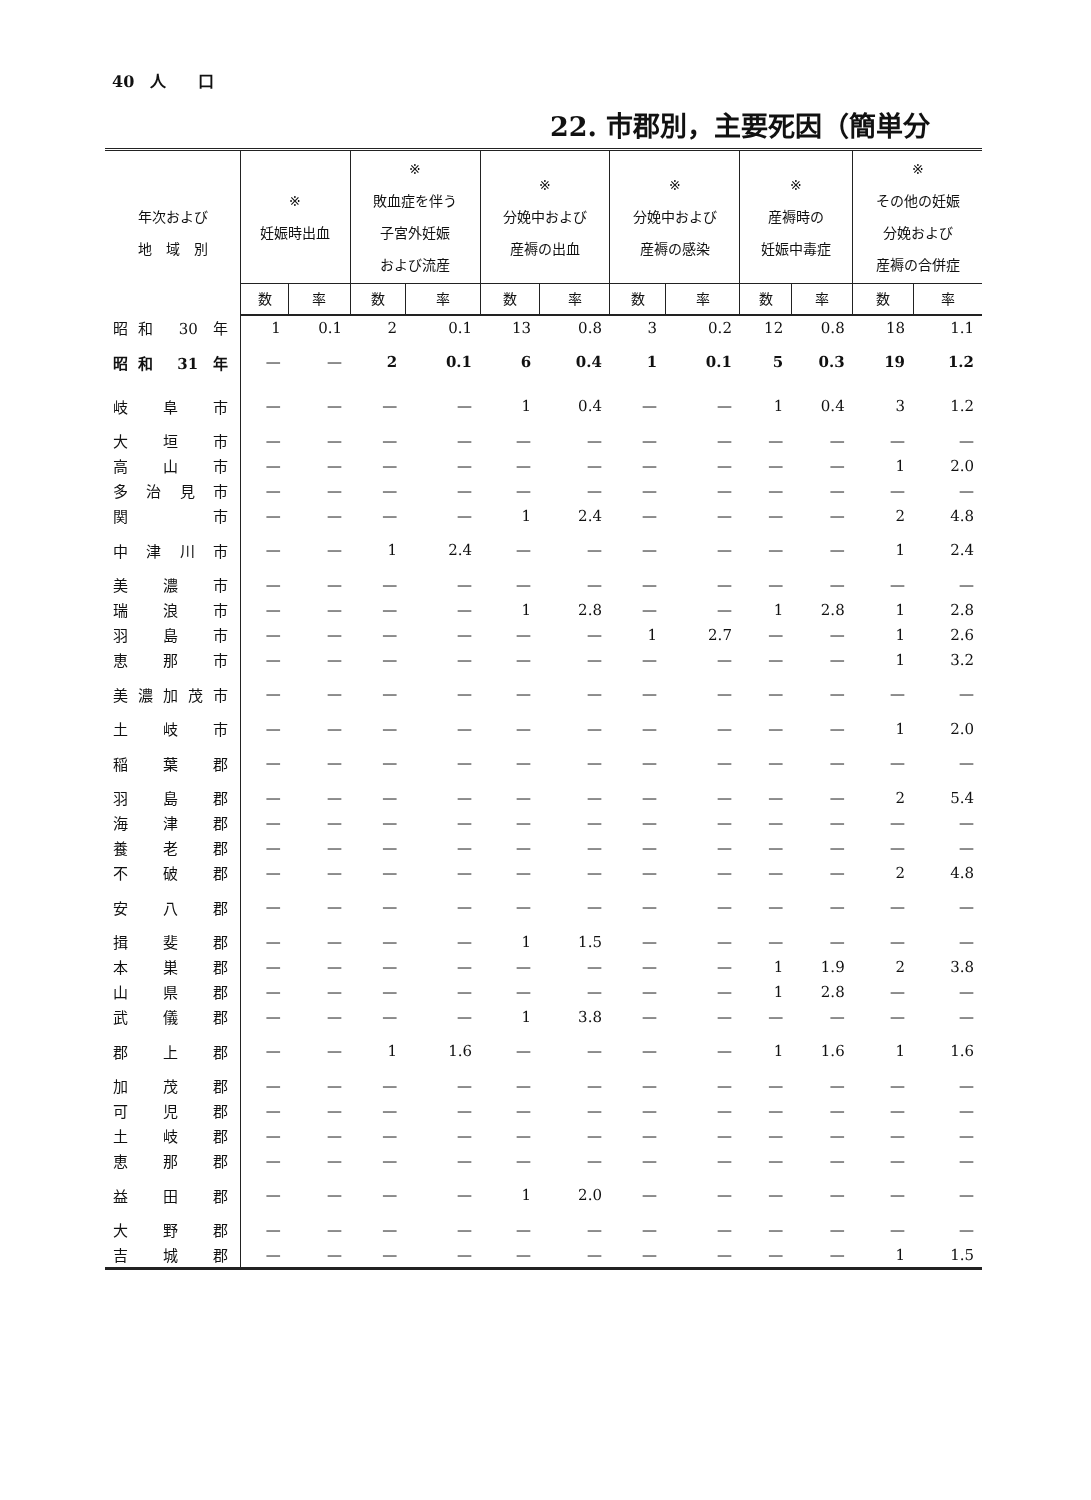40　人　　口
22. 市郡別，主要死因（簡単分
| 年次および 地 域 別 | ※ 妊娠時出血 | | ※ 敗血症を伴う 子宮外妊娠 および流産 | | ※ 分娩中および 産褥の出血 | | ※ 分娩中および 産褥の感染 | | ※ 産褥時の 妊娠中毒症 | | ※ その他の妊娠 分娩および 産褥の合併症 | |
| --- | --- | --- | --- | --- | --- | --- | --- | --- | --- | --- | --- | --- |
| | 数 | 率 | 数 | 率 | 数 | 率 | 数 | 率 | 数 | 率 | 数 | 率 |
| 昭和 30 年 | 1 | 0.1 | 2 | 0.1 | 13 | 0.8 | 3 | 0.2 | 12 | 0.8 | 18 | 1.1 |
| 昭和 31 年 | — | — | 2 | 0.1 | 6 | 0.4 | 1 | 0.1 | 5 | 0.3 | 19 | 1.2 |
| 岐阜市 | — | — | — | — | 1 | 0.4 | — | — | 1 | 0.4 | 3 | 1.2 |
| 大垣市 | — | — | — | — | — | — | — | — | — | — | — | — |
| 高山市 | — | — | — | — | — | — | — | — | — | — | 1 | 2.0 |
| 多治見市 | — | — | — | — | — | — | — | — | — | — | — | — |
| 関 市 | — | — | — | — | 1 | 2.4 | — | — | — | — | 2 | 4.8 |
| 中津川市 | — | — | 1 | 2.4 | — | — | — | — | — | — | 1 | 2.4 |
| 美濃市 | — | — | — | — | — | — | — | — | — | — | — | — |
| 瑞浪市 | — | — | — | — | 1 | 2.8 | — | — | 1 | 2.8 | 1 | 2.8 |
| 羽島市 | — | — | — | — | — | — | 1 | 2.7 | — | — | 1 | 2.6 |
| 恵那市 | — | — | — | — | — | — | — | — | — | — | 1 | 3.2 |
| 美濃加茂市 | — | — | — | — | — | — | — | — | — | — | — | — |
| 土岐市 | — | — | — | — | — | — | — | — | — | — | 1 | 2.0 |
| 稲葉郡 | — | — | — | — | — | — | — | — | — | — | — | — |
| 羽島郡 | — | — | — | — | — | — | — | — | — | — | 2 | 5.4 |
| 海津郡 | — | — | — | — | — | — | — | — | — | — | — | — |
| 養老郡 | — | — | — | — | — | — | — | — | — | — | — | — |
| 不破郡 | — | — | — | — | — | — | — | — | — | — | 2 | 4.8 |
| 安八郡 | — | — | — | — | — | — | — | — | — | — | — | — |
| 揖斐郡 | — | — | — | — | 1 | 1.5 | — | — | — | — | — | — |
| 本巣郡 | — | — | — | — | — | — | — | — | 1 | 1.9 | 2 | 3.8 |
| 山県郡 | — | — | — | — | — | — | — | — | 1 | 2.8 | — | — |
| 武儀郡 | — | — | — | — | 1 | 3.8 | — | — | — | — | — | — |
| 郡上郡 | — | — | 1 | 1.6 | — | — | — | — | 1 | 1.6 | 1 | 1.6 |
| 加茂郡 | — | — | — | — | — | — | — | — | — | — | — | — |
| 可児郡 | — | — | — | — | — | — | — | — | — | — | — | — |
| 土岐郡 | — | — | — | — | — | — | — | — | — | — | — | — |
| 恵那郡 | — | — | — | — | — | — | — | — | — | — | — | — |
| 益田郡 | — | — | — | — | 1 | 2.0 | — | — | — | — | — | — |
| 大野郡 | — | — | — | — | — | — | — | — | — | — | — | — |
| 吉城郡 | — | — | — | — | — | — | — | — | — | — | 1 | 1.5 |